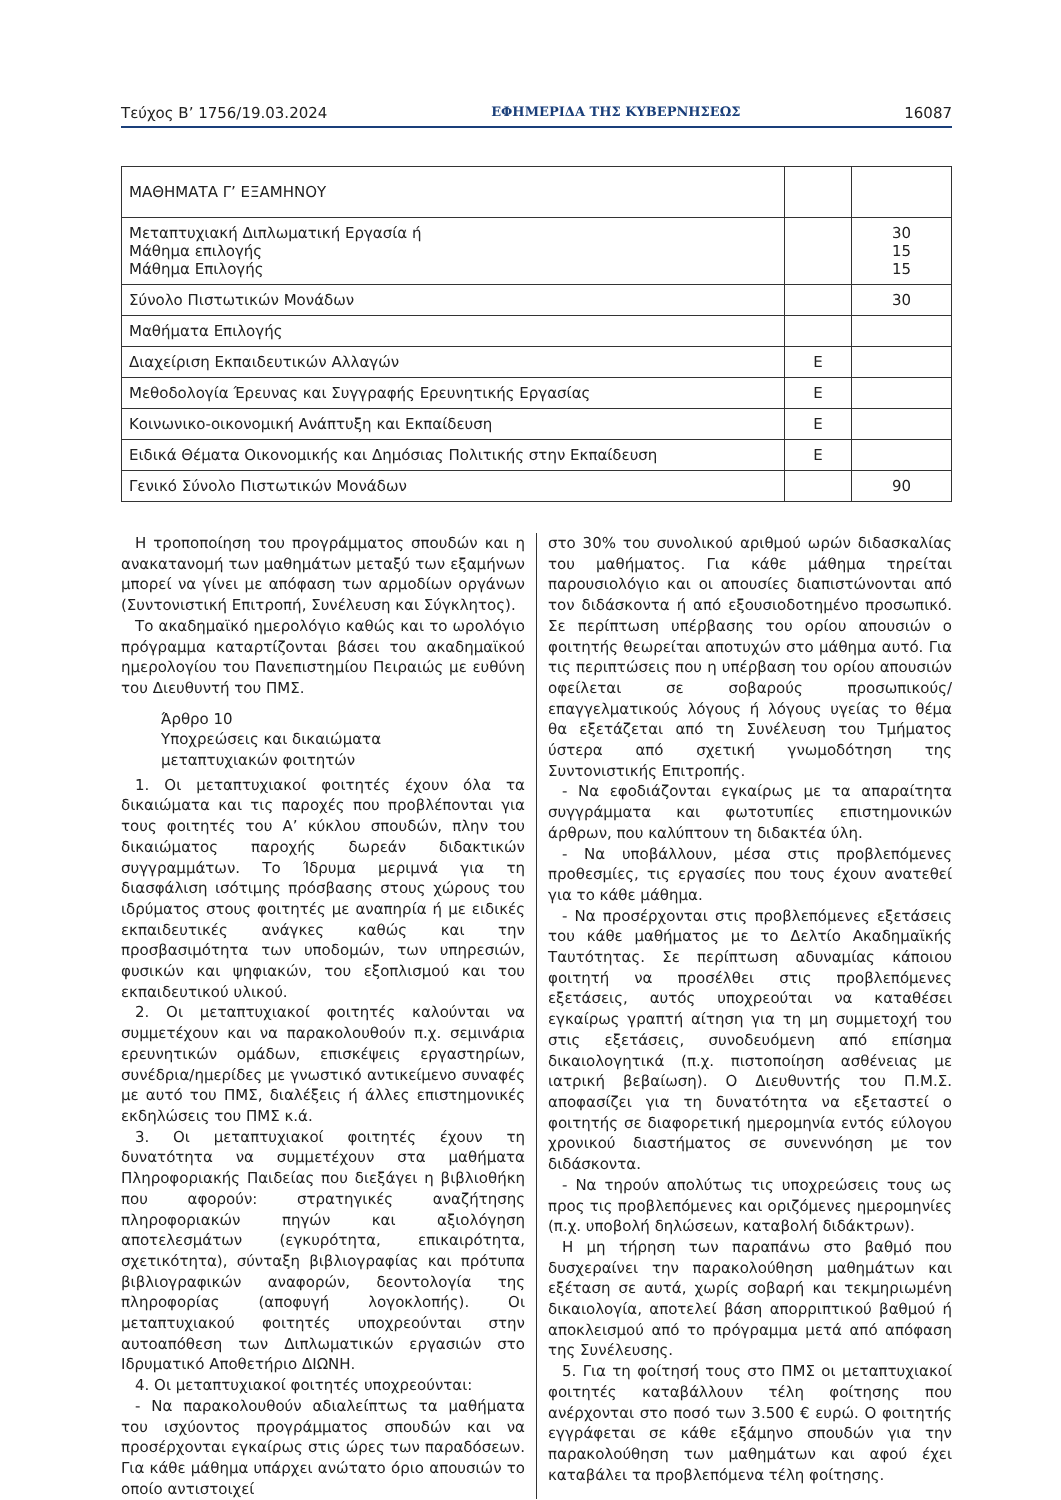Τεύχος Β’ 1756/19.03.2024 ΕΦΗΜΕΡΙΔΑ ΤΗΣ ΚΥΒΕΡΝΗΣΕΩΣ 16087
| ΜΑΘΗΜΑΤΑ Γ’ ΕΞΑΜΗΝΟΥ | | |
| Μεταπτυχιακή Διπλωματική Εργασία ή Μάθημα επιλογής Μάθημα Επιλογής | | 30 15 15 |
| Σύνολο Πιστωτικών Μονάδων | | 30 |
| Μαθήματα Επιλογής | | |
| Διαχείριση Εκπαιδευτικών Αλλαγών | Ε | |
| Μεθοδολογία Έρευνας και Συγγραφής Ερευνητικής Εργασίας | Ε | |
| Κοινωνικο-οικονομική Ανάπτυξη και Εκπαίδευση | Ε | |
| Ειδικά Θέματα Οικονομικής και Δημόσιας Πολιτικής στην Εκπαίδευση | Ε | |
| Γενικό Σύνολο Πιστωτικών Μονάδων | | 90 |
Η τροποποίηση του προγράμματος σπουδών και η ανακατανομή των μαθημάτων μεταξύ των εξαμήνων μπορεί να γίνει με απόφαση των αρμοδίων οργάνων (Συντονιστική Επιτροπή, Συνέλευση και Σύγκλητος).
Το ακαδημαϊκό ημερολόγιο καθώς και το ωρολόγιο πρόγραμμα καταρτίζονται βάσει του ακαδημαϊκού ημερολογίου του Πανεπιστημίου Πειραιώς με ευθύνη του Διευθυντή του ΠΜΣ.
Άρθρο 10
Υποχρεώσεις και δικαιώματα
μεταπτυχιακών φοιτητών
1. Οι μεταπτυχιακοί φοιτητές έχουν όλα τα δικαιώματα και τις παροχές που προβλέπονται για τους φοιτητές του Α’ κύκλου σπουδών, πλην του δικαιώματος παροχής δωρεάν διδακτικών συγγραμμάτων. Το Ίδρυμα μεριμνά για τη διασφάλιση ισότιμης πρόσβασης στους χώρους του ιδρύματος στους φοιτητές με αναπηρία ή με ειδικές εκπαιδευτικές ανάγκες καθώς και την προσβασιμότητα των υποδομών, των υπηρεσιών, φυσικών και ψηφιακών, του εξοπλισμού και του εκπαιδευτικού υλικού.
2. Οι μεταπτυχιακοί φοιτητές καλούνται να συμμετέχουν και να παρακολουθούν π.χ. σεμινάρια ερευνητικών ομάδων, επισκέψεις εργαστηρίων, συνέδρια/ημερίδες με γνωστικό αντικείμενο συναφές με αυτό του ΠΜΣ, διαλέξεις ή άλλες επιστημονικές εκδηλώσεις του ΠΜΣ κ.ά.
3. Οι μεταπτυχιακοί φοιτητές έχουν τη δυνατότητα να συμμετέχουν στα μαθήματα Πληροφοριακής Παιδείας που διεξάγει η βιβλιοθήκη που αφορούν: στρατηγικές αναζήτησης πληροφοριακών πηγών και αξιολόγηση αποτελεσμάτων (εγκυρότητα, επικαιρότητα, σχετικότητα), σύνταξη βιβλιογραφίας και πρότυπα βιβλιογραφικών αναφορών, δεοντολογία της πληροφορίας (αποφυγή λογοκλοπής). Οι μεταπτυχιακού φοιτητές υποχρεούνται στην αυτοαπόθεση των Διπλωματικών εργασιών στο Ιδρυματικό Αποθετήριο ΔΙΩΝΗ.
4. Οι μεταπτυχιακοί φοιτητές υποχρεούνται:
- Να παρακολουθούν αδιαλείπτως τα μαθήματα του ισχύοντος προγράμματος σπουδών και να προσέρχονται εγκαίρως στις ώρες των παραδόσεων. Για κάθε μάθημα υπάρχει ανώτατο όριο απουσιών το οποίο αντιστοιχεί
στο 30% του συνολικού αριθμού ωρών διδασκαλίας του μαθήματος. Για κάθε μάθημα τηρείται παρουσιολόγιο και οι απουσίες διαπιστώνονται από τον διδάσκοντα ή από εξουσιοδοτημένο προσωπικό. Σε περίπτωση υπέρβασης του ορίου απουσιών ο φοιτητής θεωρείται αποτυχών στο μάθημα αυτό. Για τις περιπτώσεις που η υπέρβαση του ορίου απουσιών οφείλεται σε σοβαρούς προσωπικούς/ επαγγελματικούς λόγους ή λόγους υγείας το θέμα θα εξετάζεται από τη Συνέλευση του Τμήματος ύστερα από σχετική γνωμοδότηση της Συντονιστικής Επιτροπής.
- Να εφοδιάζονται εγκαίρως με τα απαραίτητα συγγράμματα και φωτοτυπίες επιστημονικών άρθρων, που καλύπτουν τη διδακτέα ύλη.
- Να υποβάλλουν, μέσα στις προβλεπόμενες προθεσμίες, τις εργασίες που τους έχουν ανατεθεί για το κάθε μάθημα.
- Να προσέρχονται στις προβλεπόμενες εξετάσεις του κάθε μαθήματος με το Δελτίο Ακαδημαϊκής Ταυτότητας. Σε περίπτωση αδυναμίας κάποιου φοιτητή να προσέλθει στις προβλεπόμενες εξετάσεις, αυτός υποχρεούται να καταθέσει εγκαίρως γραπτή αίτηση για τη μη συμμετοχή του στις εξετάσεις, συνοδευόμενη από επίσημα δικαιολογητικά (π.χ. πιστοποίηση ασθένειας με ιατρική βεβαίωση). Ο Διευθυντής του Π.Μ.Σ. αποφασίζει για τη δυνατότητα να εξεταστεί ο φοιτητής σε διαφορετική ημερομηνία εντός εύλογου χρονικού διαστήματος σε συνεννόηση με τον διδάσκοντα.
- Να τηρούν απολύτως τις υποχρεώσεις τους ως προς τις προβλεπόμενες και οριζόμενες ημερομηνίες (π.χ. υποβολή δηλώσεων, καταβολή διδάκτρων).
Η μη τήρηση των παραπάνω στο βαθμό που δυσχεραίνει την παρακολούθηση μαθημάτων και εξέταση σε αυτά, χωρίς σοβαρή και τεκμηριωμένη δικαιολογία, αποτελεί βάση απορριπτικού βαθμού ή αποκλεισμού από το πρόγραμμα μετά από απόφαση της Συνέλευσης.
5. Για τη φοίτησή τους στο ΠΜΣ οι μεταπτυχιακοί φοιτητές καταβάλλουν τέλη φοίτησης που ανέρχονται στο ποσό των 3.500 € ευρώ. Ο φοιτητής εγγράφεται σε κάθε εξάμηνο σπουδών για την παρακολούθηση των μαθημάτων και αφού έχει καταβάλει τα προβλεπόμενα τέλη φοίτησης.